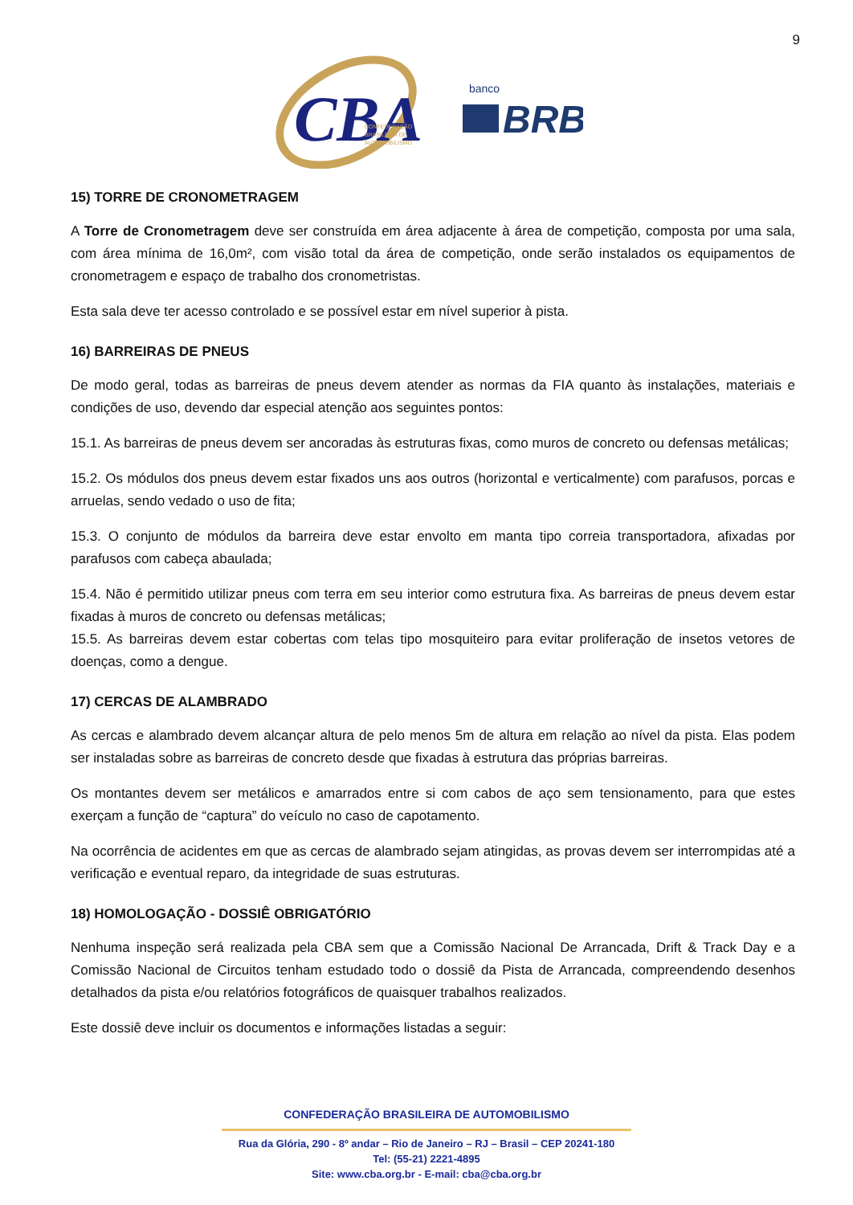9
CBA
CONFEDERAÇÃO
BRASILEIRA DE
AUTOMOBILISMO
banco
BRB
15) TORRE DE CRONOMETRAGEM
A Torre de Cronometragem deve ser construída em área adjacente à área de competição, composta por uma sala, com área mínima de 16,0m², com visão total da área de competição, onde serão instalados os equipamentos de cronometragem e espaço de trabalho dos cronometristas.
Esta sala deve ter acesso controlado e se possível estar em nível superior à pista.
16) BARREIRAS DE PNEUS
De modo geral, todas as barreiras de pneus devem atender as normas da FIA quanto às instalações, materiais e condições de uso, devendo dar especial atenção aos seguintes pontos:
15.1. As barreiras de pneus devem ser ancoradas às estruturas fixas, como muros de concreto ou defensas metálicas;
15.2. Os módulos dos pneus devem estar fixados uns aos outros (horizontal e verticalmente) com parafusos, porcas e arruelas, sendo vedado o uso de fita;
15.3. O conjunto de módulos da barreira deve estar envolto em manta tipo correia transportadora, afixadas por parafusos com cabeça abaulada;
15.4. Não é permitido utilizar pneus com terra em seu interior como estrutura fixa. As barreiras de pneus devem estar fixadas à muros de concreto ou defensas metálicas;
15.5. As barreiras devem estar cobertas com telas tipo mosquiteiro para evitar proliferação de insetos vetores de doenças, como a dengue.
17) CERCAS DE ALAMBRADO
As cercas e alambrado devem alcançar altura de pelo menos 5m de altura em relação ao nível da pista. Elas podem ser instaladas sobre as barreiras de concreto desde que fixadas à estrutura das próprias barreiras.
Os montantes devem ser metálicos e amarrados entre si com cabos de aço sem tensionamento, para que estes exerçam a função de “captura” do veículo no caso de capotamento.
Na ocorrência de acidentes em que as cercas de alambrado sejam atingidas, as provas devem ser interrompidas até a verificação e eventual reparo, da integridade de suas estruturas.
18) HOMOLOGAÇÃO - DOSSIÊ OBRIGATÓRIO
Nenhuma inspeção será realizada pela CBA sem que a Comissão Nacional De Arrancada, Drift & Track Day e a Comissão Nacional de Circuitos tenham estudado todo o dossiê da Pista de Arrancada, compreendendo desenhos detalhados da pista e/ou relatórios fotográficos de quaisquer trabalhos realizados.
Este dossiê deve incluir os documentos e informações listadas a seguir:
CONFEDERAÇÃO BRASILEIRA DE AUTOMOBILISMO
Rua da Glória, 290 - 8º andar – Rio de Janeiro – RJ – Brasil – CEP 20241-180
Tel: (55-21) 2221-4895
Site: www.cba.org.br - E-mail: cba@cba.org.br